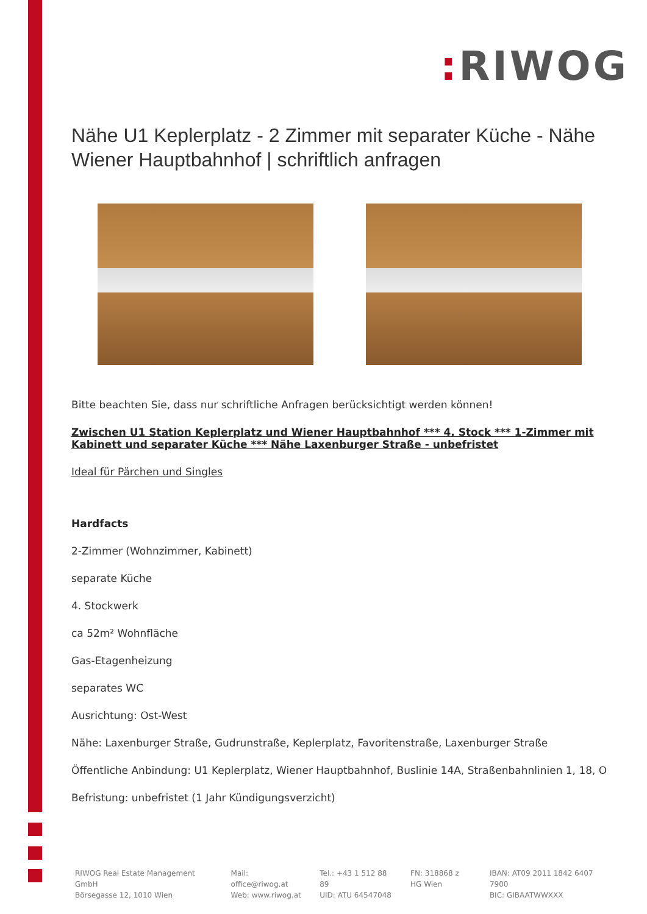: RIWOG
Nähe U1 Keplerplatz - 2 Zimmer mit separater Küche - Nähe Wiener Hauptbahnhof | schriftlich anfragen
Bitte beachten Sie, dass nur schriftliche Anfragen berücksichtigt werden können!
Zwischen U1 Station Keplerplatz und Wiener Hauptbahnhof *** 4. Stock *** 1-Zimmer mit Kabinett und separater Küche *** Nähe Laxenburger Straße - unbefristet
Ideal für Pärchen und Singles
Hardfacts
2-Zimmer (Wohnzimmer, Kabinett)
separate Küche
4. Stockwerk
ca 52m² Wohnfläche
Gas-Etagenheizung
separates WC
Ausrichtung: Ost-West
Nähe: Laxenburger Straße, Gudrunstraße, Keplerplatz, Favoritenstraße, Laxenburger Straße
Öffentliche Anbindung: U1 Keplerplatz, Wiener Hauptbahnhof, Buslinie 14A, Straßenbahnlinien 1, 18, O
Befristung: unbefristet (1 Jahr Kündigungsverzicht)
RIWOG Real Estate Management GmbH
Börsegasse 12, 1010 Wien
Mail: office@riwog.at
Web: www.riwog.at
Tel.: +43 1 512 88 89
UID: ATU 64547048
FN: 318868 z
HG Wien
IBAN: AT09 2011 1842 6407 7900
BIC: GIBAATWWXXX